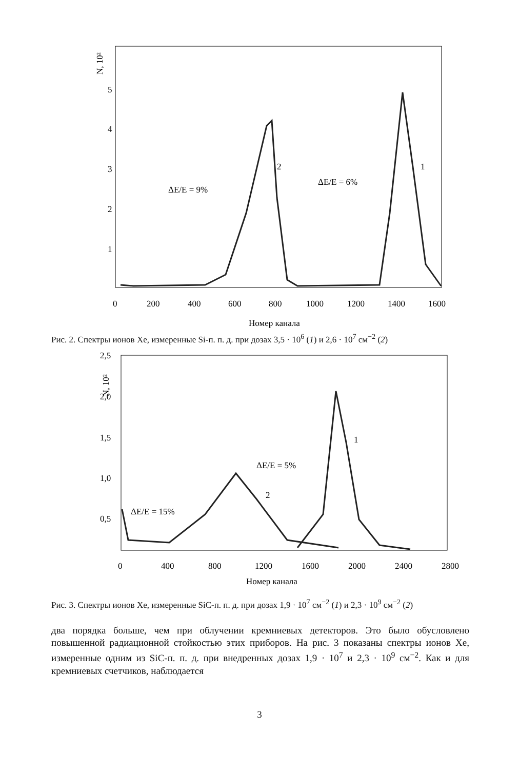N, 10²
5
4
3
2
1
0
200
400
600
800
1000
1200
1400
1600
Номер канала
ΔE/E = 9%
2
ΔE/E = 6%
1
Рис. 2. Спектры ионов Xe, измеренные Si-п. п. д. при дозах 3,5 · 10<sup>6</sup> (1) и 2,6 · 10<sup>7</sup> см<sup>−2</sup> (2)
N, 10²
2,5
2,0
1,5
1,0
0,5
0
400
800
1200
1600
2000
2400
2800
Номер канала
ΔE/E = 15%
2
ΔE/E = 5%
1
Рис. 3. Спектры ионов Xe, измеренные SiC-п. п. д. при дозах 1,9 · 10<sup>7</sup> см<sup>−2</sup> (1) и 2,3 · 10<sup>9</sup> см<sup>−2</sup> (2)
два порядка больше, чем при облучении кремниевых детекторов. Это было обусловлено повышенной радиационной стойкостью этих приборов. На рис. 3 показаны спектры ионов Xe, измеренные одним из SiC-п. п. д. при внедренных дозах 1,9 · 10<sup>7</sup> и 2,3 · 10<sup>9</sup> см<sup>−2</sup>. Как и для кремниевых счетчиков, наблюдается
3